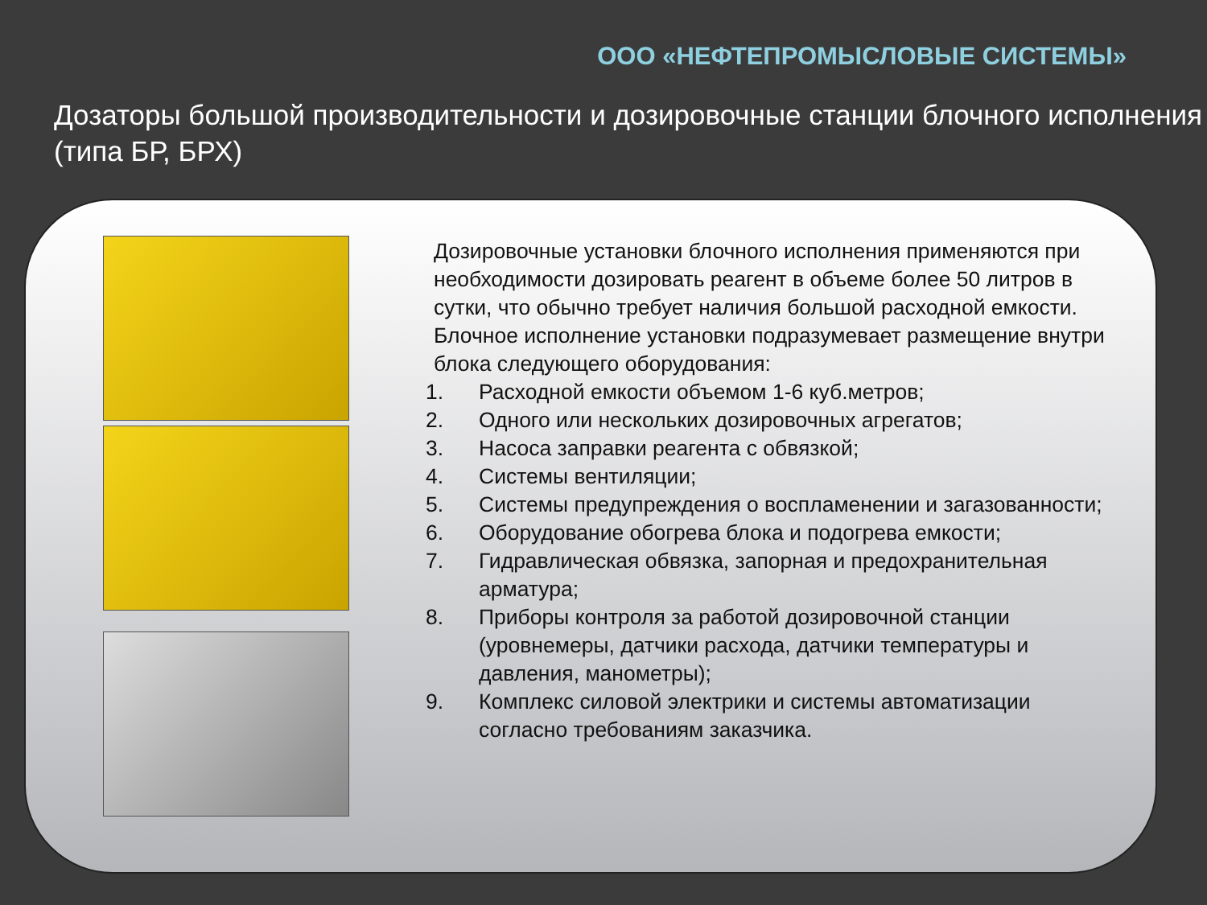ООО «НЕФТЕПРОМЫСЛОВЫЕ СИСТЕМЫ»
Дозаторы большой производительности и дозировочные станции блочного исполнения (типа БР, БРХ)
Дозировочные установки блочного исполнения применяются при необходимости дозировать реагент в объеме более 50 литров в сутки, что обычно требует наличия большой расходной емкости.
Блочное исполнение установки подразумевает размещение внутри блока следующего оборудования:
1. Расходной емкости объемом 1-6 куб.метров;
2. Одного или нескольких дозировочных агрегатов;
3. Насоса заправки реагента с обвязкой;
4. Системы вентиляции;
5. Системы предупреждения о воспламенении и загазованности;
6. Оборудование обогрева блока и подогрева емкости;
7. Гидравлическая обвязка, запорная и предохранительная арматура;
8. Приборы контроля за работой дозировочной станции (уровнемеры, датчики расхода, датчики температуры и давления, манометры);
9. Комплекс силовой электрики и системы автоматизации согласно требованиям заказчика.